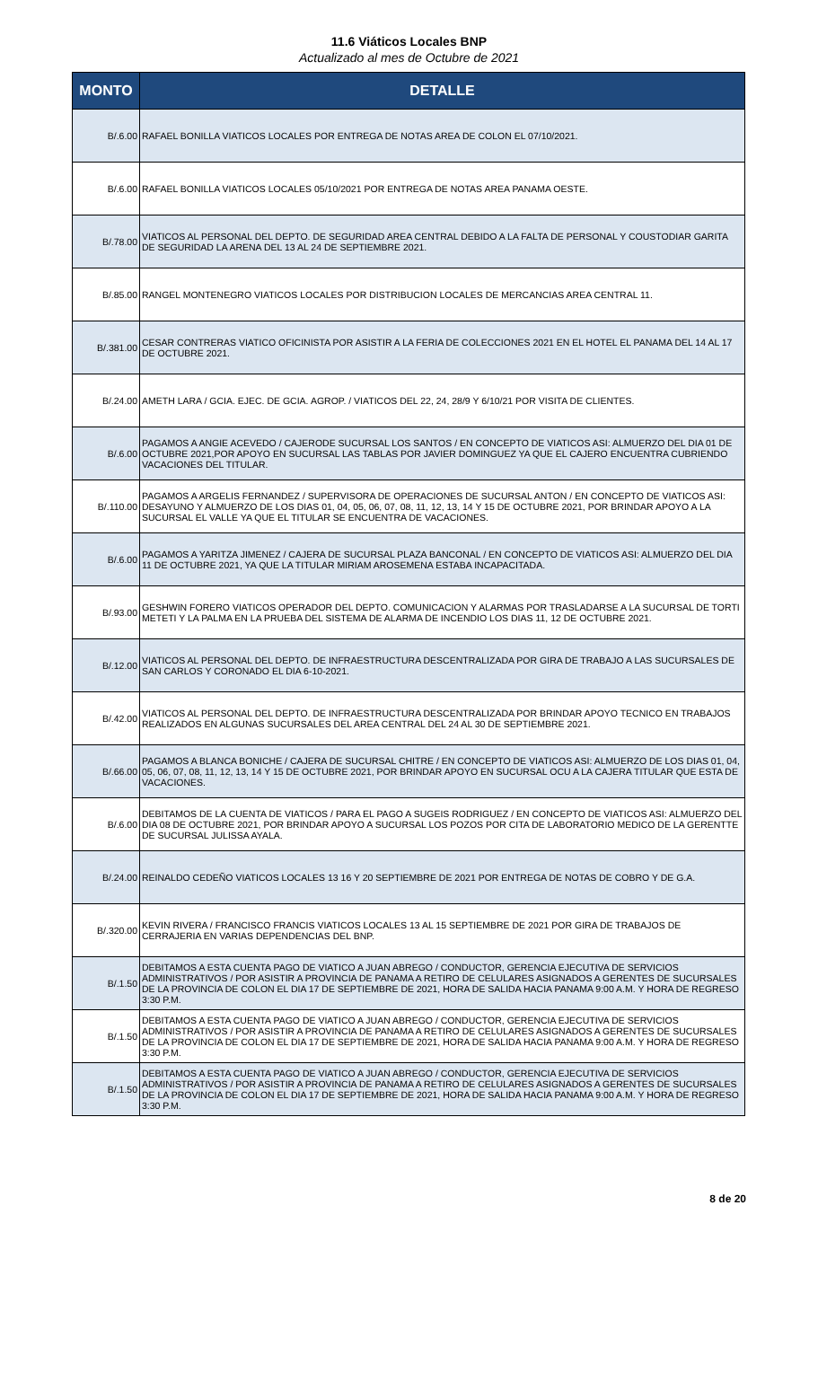11.6 Viáticos Locales BNP
Actualizado al mes de Octubre de 2021
| MONTO | DETALLE |
| --- | --- |
| B/.6.00 | RAFAEL BONILLA VIATICOS LOCALES POR ENTREGA DE NOTAS AREA DE COLON EL 07/10/2021. |
| B/.6.00 | RAFAEL BONILLA VIATICOS LOCALES 05/10/2021 POR ENTREGA DE NOTAS AREA PANAMA OESTE. |
| B/.78.00 | VIATICOS AL PERSONAL DEL DEPTO. DE SEGURIDAD AREA CENTRAL DEBIDO A LA FALTA DE PERSONAL Y COUSTODIAR GARITA DE SEGURIDAD LA ARENA DEL 13 AL 24 DE SEPTIEMBRE 2021. |
| B/.85.00 | RANGEL MONTENEGRO VIATICOS LOCALES POR DISTRIBUCION LOCALES DE MERCANCIAS AREA CENTRAL 11. |
| B/.381.00 | CESAR CONTRERAS VIATICO OFICINISTA POR ASISTIR A LA FERIA DE COLECCIONES 2021 EN EL HOTEL EL PANAMA DEL 14 AL 17 DE OCTUBRE 2021. |
| B/.24.00 | AMETH LARA / GCIA. EJEC. DE GCIA. AGROP. / VIATICOS DEL 22, 24, 28/9 Y 6/10/21 POR VISITA DE CLIENTES. |
| B/.6.00 | PAGAMOS A ANGIE ACEVEDO / CAJERODE SUCURSAL LOS SANTOS / EN CONCEPTO DE VIATICOS ASI: ALMUERZO DEL DIA 01 DE OCTUBRE 2021,POR APOYO EN SUCURSAL LAS TABLAS POR JAVIER DOMINGUEZ YA QUE EL CAJERO ENCUENTRA CUBRIENDO VACACIONES DEL TITULAR. |
| B/.110.00 | PAGAMOS A ARGELIS FERNANDEZ / SUPERVISORA DE OPERACIONES DE SUCURSAL ANTON / EN CONCEPTO DE VIATICOS ASI: DESAYUNO Y ALMUERZO DE LOS DIAS 01, 04, 05, 06, 07, 08, 11, 12, 13, 14 Y 15 DE OCTUBRE 2021, POR BRINDAR APOYO A LA SUCURSAL EL VALLE YA QUE EL TITULAR SE ENCUENTRA DE VACACIONES. |
| B/.6.00 | PAGAMOS A YARITZA JIMENEZ / CAJERA DE SUCURSAL PLAZA BANCONAL / EN CONCEPTO DE VIATICOS ASI: ALMUERZO DEL DIA 11 DE OCTUBRE 2021, YA QUE LA TITULAR MIRIAM AROSEMENA ESTABA INCAPACITADA. |
| B/.93.00 | GESHWIN FORERO VIATICOS OPERADOR DEL DEPTO. COMUNICACION Y ALARMAS POR TRASLADARSE A LA SUCURSAL DE TORTI METETI Y LA PALMA EN LA PRUEBA DEL SISTEMA DE ALARMA DE INCENDIO LOS DIAS 11, 12 DE OCTUBRE 2021. |
| B/.12.00 | VIATICOS AL PERSONAL DEL DEPTO. DE INFRAESTRUCTURA DESCENTRALIZADA POR GIRA DE TRABAJO A LAS SUCURSALES DE SAN CARLOS Y CORONADO EL DIA 6-10-2021. |
| B/.42.00 | VIATICOS AL PERSONAL DEL DEPTO. DE INFRAESTRUCTURA DESCENTRALIZADA POR BRINDAR APOYO TECNICO EN TRABAJOS REALIZADOS EN ALGUNAS SUCURSALES DEL AREA CENTRAL DEL 24 AL 30 DE SEPTIEMBRE 2021. |
| B/.66.00 | PAGAMOS A BLANCA BONICHE / CAJERA DE SUCURSAL CHITRE / EN CONCEPTO DE VIATICOS ASI: ALMUERZO DE LOS DIAS 01, 04, 05, 06, 07, 08, 11, 12, 13, 14 Y 15 DE OCTUBRE 2021, POR BRINDAR APOYO EN SUCURSAL OCU A LA CAJERA TITULAR QUE ESTA DE VACACIONES. |
| B/.6.00 | DEBITAMOS DE LA CUENTA DE VIATICOS / PARA EL PAGO A SUGEIS RODRIGUEZ / EN CONCEPTO DE VIATICOS ASI: ALMUERZO DEL DIA 08 DE OCTUBRE 2021, POR BRINDAR APOYO A SUCURSAL LOS POZOS POR CITA DE LABORATORIO MEDICO DE LA GERENTTE DE SUCURSAL JULISSA AYALA. |
| B/.24.00 | REINALDO CEDEÑO VIATICOS LOCALES 13 16 Y 20 SEPTIEMBRE DE 2021 POR ENTREGA DE NOTAS DE COBRO Y DE G.A. |
| B/.320.00 | KEVIN RIVERA / FRANCISCO FRANCIS VIATICOS LOCALES 13 AL 15 SEPTIEMBRE DE 2021 POR GIRA DE TRABAJOS DE CERRAJERIA EN VARIAS DEPENDENCIAS DEL BNP. |
| B/.1.50 | DEBITAMOS A ESTA CUENTA PAGO DE VIATICO A JUAN ABREGO / CONDUCTOR, GERENCIA EJECUTIVA DE SERVICIOS ADMINISTRATIVOS / POR ASISTIR A PROVINCIA DE PANAMA A RETIRO DE CELULARES ASIGNADOS A GERENTES DE SUCURSALES DE LA PROVINCIA DE COLON EL DIA 17 DE SEPTIEMBRE DE 2021, HORA DE SALIDA HACIA PANAMA 9:00 A.M. Y HORA DE REGRESO 3:30 P.M. |
| B/.1.50 | DEBITAMOS A ESTA CUENTA PAGO DE VIATICO A JUAN ABREGO / CONDUCTOR, GERENCIA EJECUTIVA DE SERVICIOS ADMINISTRATIVOS / POR ASISTIR A PROVINCIA DE PANAMA A RETIRO DE CELULARES ASIGNADOS A GERENTES DE SUCURSALES DE LA PROVINCIA DE COLON EL DIA 17 DE SEPTIEMBRE DE 2021, HORA DE SALIDA HACIA PANAMA 9:00 A.M. Y HORA DE REGRESO 3:30 P.M. |
| B/.1.50 | DEBITAMOS A ESTA CUENTA PAGO DE VIATICO A JUAN ABREGO / CONDUCTOR, GERENCIA EJECUTIVA DE SERVICIOS ADMINISTRATIVOS / POR ASISTIR A PROVINCIA DE PANAMA A RETIRO DE CELULARES ASIGNADOS A GERENTES DE SUCURSALES DE LA PROVINCIA DE COLON EL DIA 17 DE SEPTIEMBRE DE 2021, HORA DE SALIDA HACIA PANAMA 9:00 A.M. Y HORA DE REGRESO 3:30 P.M. |
8 de 20